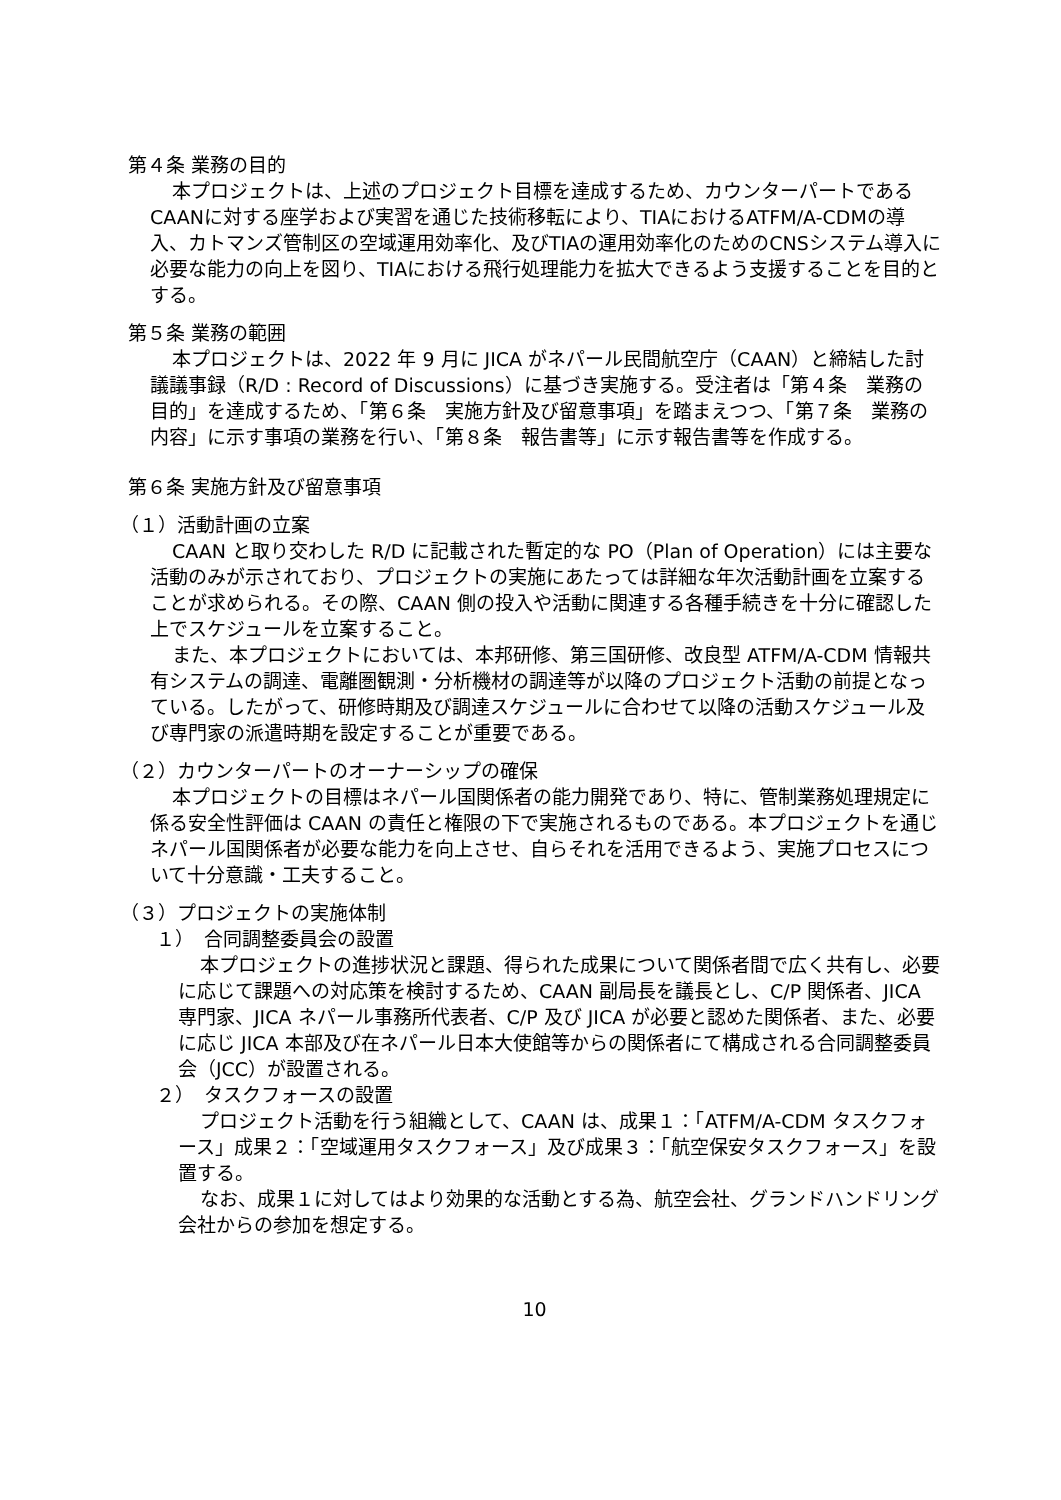第４条 業務の目的
本プロジェクトは、上述のプロジェクト目標を達成するため、カウンターパートであるCAANに対する座学および実習を通じた技術移転により、TIAにおけるATFM/A-CDMの導入、カトマンズ管制区の空域運用効率化、及びTIAの運用効率化のためのCNSシステム導入に必要な能力の向上を図り、TIAにおける飛行処理能力を拡大できるよう支援することを目的とする。
第５条 業務の範囲
本プロジェクトは、2022 年 9 月に JICA がネパール民間航空庁（CAAN）と締結した討議議事録（R/D : Record of Discussions）に基づき実施する。受注者は「第４条　業務の目的」を達成するため、「第６条　実施方針及び留意事項」を踏まえつつ、「第７条　業務の内容」に示す事項の業務を行い、「第８条　報告書等」に示す報告書等を作成する。
第６条 実施方針及び留意事項
（１）活動計画の立案
CAAN と取り交わした R/D に記載された暫定的な PO（Plan of Operation）には主要な活動のみが示されており、プロジェクトの実施にあたっては詳細な年次活動計画を立案することが求められる。その際、CAAN 側の投入や活動に関連する各種手続きを十分に確認した上でスケジュールを立案すること。
また、本プロジェクトにおいては、本邦研修、第三国研修、改良型 ATFM/A-CDM 情報共有システムの調達、電離圏観測・分析機材の調達等が以降のプロジェクト活動の前提となっている。したがって、研修時期及び調達スケジュールに合わせて以降の活動スケジュール及び専門家の派遣時期を設定することが重要である。
（２）カウンターパートのオーナーシップの確保
本プロジェクトの目標はネパール国関係者の能力開発であり、特に、管制業務処理規定に係る安全性評価は CAAN の責任と権限の下で実施されるものである。本プロジェクトを通じネパール国関係者が必要な能力を向上させ、自らそれを活用できるよう、実施プロセスについて十分意識・工夫すること。
（３）プロジェクトの実施体制
１）　合同調整委員会の設置
本プロジェクトの進捗状況と課題、得られた成果について関係者間で広く共有し、必要に応じて課題への対応策を検討するため、CAAN 副局長を議長とし、C/P 関係者、JICA 専門家、JICA ネパール事務所代表者、C/P 及び JICA が必要と認めた関係者、また、必要に応じ JICA 本部及び在ネパール日本大使館等からの関係者にて構成される合同調整委員会（JCC）が設置される。
２）　タスクフォースの設置
プロジェクト活動を行う組織として、CAAN は、成果１：「ATFM/A-CDM タスクフォース」成果２：「空域運用タスクフォース」及び成果３：「航空保安タスクフォース」を設置する。
なお、成果１に対してはより効果的な活動とする為、航空会社、グランドハンドリング会社からの参加を想定する。
10